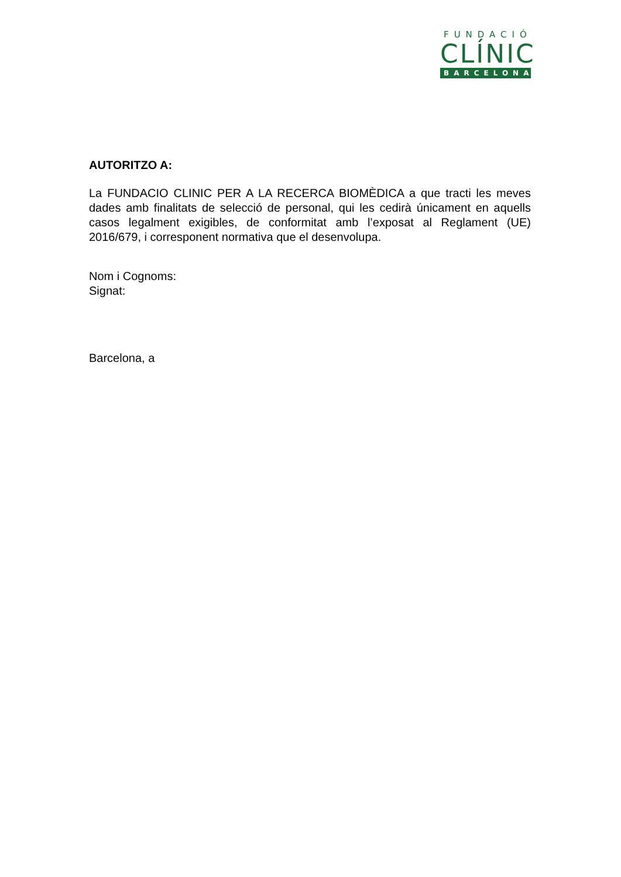FUNDACIÓ
CLÍNIC
BARCELONA
AUTORITZO A:
La FUNDACIO CLINIC PER A LA RECERCA BIOMÈDICA a que tracti les meves dades amb finalitats de selecció de personal, qui les cedirà únicament en aquells casos legalment exigibles, de conformitat amb l’exposat al Reglament (UE) 2016/679, i corresponent normativa que el desenvolupa.
Nom i Cognoms:
Signat:
Barcelona, a